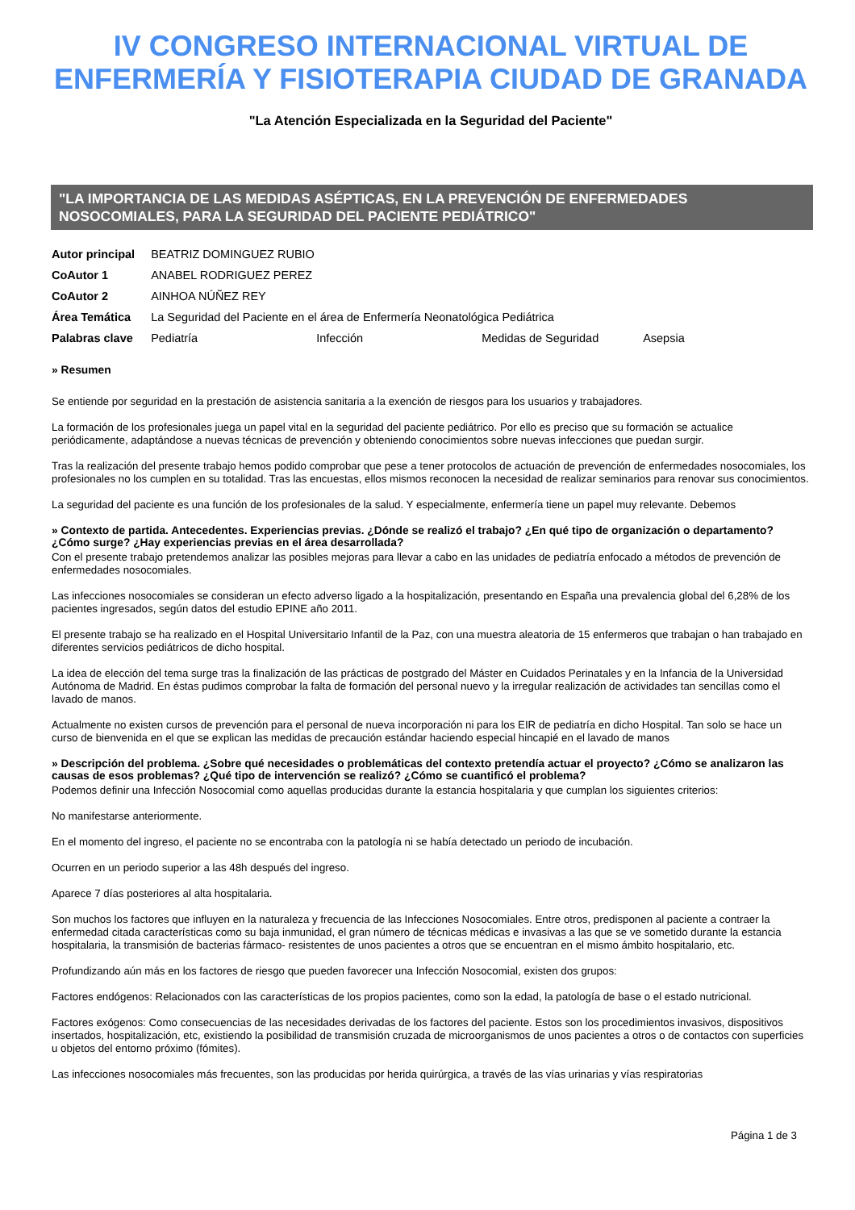IV CONGRESO INTERNACIONAL VIRTUAL DE ENFERMERÍA Y FISIOTERAPIA CIUDAD DE GRANADA
"La Atención Especializada en la Seguridad del Paciente"
"LA IMPORTANCIA DE LAS MEDIDAS ASÉPTICAS, EN LA PREVENCIÓN DE ENFERMEDADES NOSOCOMIALES, PARA LA SEGURIDAD DEL PACIENTE PEDIÁTRICO"
| Autor principal | BEATRIZ DOMINGUEZ RUBIO | | | |
| CoAutor 1 | ANABEL RODRIGUEZ PEREZ | | | |
| CoAutor 2 | AINHOA NÚÑEZ REY | | | |
| Área Temática | La Seguridad del Paciente en el área de Enfermería Neonatológica Pediátrica | | | |
| Palabras clave | Pediatría | Infección | Medidas de Seguridad | Asepsia |
» Resumen
Se entiende por seguridad en la prestación de asistencia sanitaria a la exención de riesgos para los usuarios y trabajadores.
La formación de los profesionales juega un papel vital en la seguridad del paciente pediátrico. Por ello es preciso que su formación se actualice periódicamente, adaptándose a nuevas técnicas de prevención y obteniendo conocimientos sobre nuevas infecciones que puedan surgir.
Tras la realización del presente trabajo hemos podido comprobar que pese a tener protocolos de actuación de prevención de enfermedades nosocomiales, los profesionales no los cumplen en su totalidad. Tras las encuestas, ellos mismos reconocen la necesidad de realizar seminarios para renovar sus conocimientos.
La seguridad del paciente es una función de los profesionales de la salud. Y especialmente, enfermería tiene un papel muy relevante. Debemos
» Contexto de partida. Antecedentes. Experiencias previas. ¿Dónde se realizó el trabajo? ¿En qué tipo de organización o departamento? ¿Cómo surge? ¿Hay experiencias previas en el área desarrollada?
Con el presente trabajo pretendemos analizar las posibles mejoras para llevar a cabo en las unidades de pediatría enfocado a métodos de prevención de enfermedades nosocomiales.
Las infecciones nosocomiales se consideran un efecto adverso ligado a la hospitalización, presentando en España una prevalencia global del 6,28% de los pacientes ingresados, según datos del estudio EPINE año 2011.
El presente trabajo se ha realizado en el Hospital Universitario Infantil de la Paz, con una muestra aleatoria de 15 enfermeros que trabajan o han trabajado en diferentes servicios pediátricos de dicho hospital.
La idea de elección del tema surge tras la finalización de las prácticas de postgrado del Máster en Cuidados Perinatales y en la Infancia de la Universidad Autónoma de Madrid. En éstas pudimos comprobar la falta de formación del personal nuevo y la irregular realización de actividades tan sencillas como el lavado de manos.
Actualmente no existen cursos de prevención para el personal de nueva incorporación ni para los EIR de pediatría en dicho Hospital. Tan solo se hace un curso de bienvenida en el que se explican las medidas de precaución estándar haciendo especial hincapié en el lavado de manos
» Descripción del problema. ¿Sobre qué necesidades o problemáticas del contexto pretendía actuar el proyecto? ¿Cómo se analizaron las causas de esos problemas? ¿Qué tipo de intervención se realizó? ¿Cómo se cuantificó el problema?
Podemos definir una Infección Nosocomial como aquellas producidas durante la estancia hospitalaria y que cumplan los siguientes criterios:
No manifestarse anteriormente.
En el momento del ingreso, el paciente no se encontraba con la patología ni se había detectado un periodo de incubación.
Ocurren en un periodo superior a las 48h después del ingreso.
Aparece 7 días posteriores al alta hospitalaria.
Son muchos los factores que influyen en la naturaleza y frecuencia de las Infecciones Nosocomiales. Entre otros, predisponen al paciente a contraer la enfermedad citada características como su baja inmunidad, el gran número de técnicas médicas e invasivas a las que se ve sometido durante la estancia hospitalaria, la transmisión de bacterias fármaco- resistentes de unos pacientes a otros que se encuentran en el mismo ámbito hospitalario, etc.
Profundizando aún más en los factores de riesgo que pueden favorecer una Infección Nosocomial, existen dos grupos:
Factores endógenos: Relacionados con las características de los propios pacientes, como son la edad, la patología de base o el estado nutricional.
Factores exógenos: Como consecuencias de las necesidades derivadas de los factores del paciente. Estos son los procedimientos invasivos, dispositivos insertados, hospitalización, etc, existiendo la posibilidad de transmisión cruzada de microorganismos de unos pacientes a otros o de contactos con superficies u objetos del entorno próximo (fómites).
Las infecciones nosocomiales más frecuentes, son las producidas por herida quirúrgica, a través de las vías urinarias y vías respiratorias
Página 1 de 3